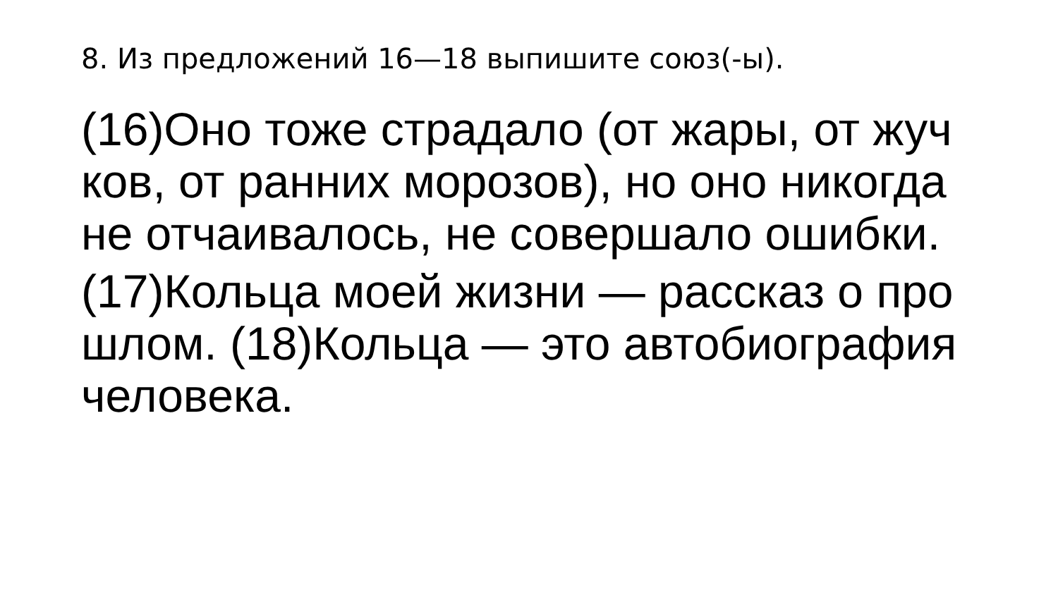8. Из предложений 16—18 выпишите союз(-ы).
(16)Оно тоже страдало (от жары, от жуч ков, от ранних морозов), но оно никогда не отчаивалось, не совершало ошибки.
(17)Кольца моей жизни — рассказ о про шлом. (18)Кольца — это автобиография человека.